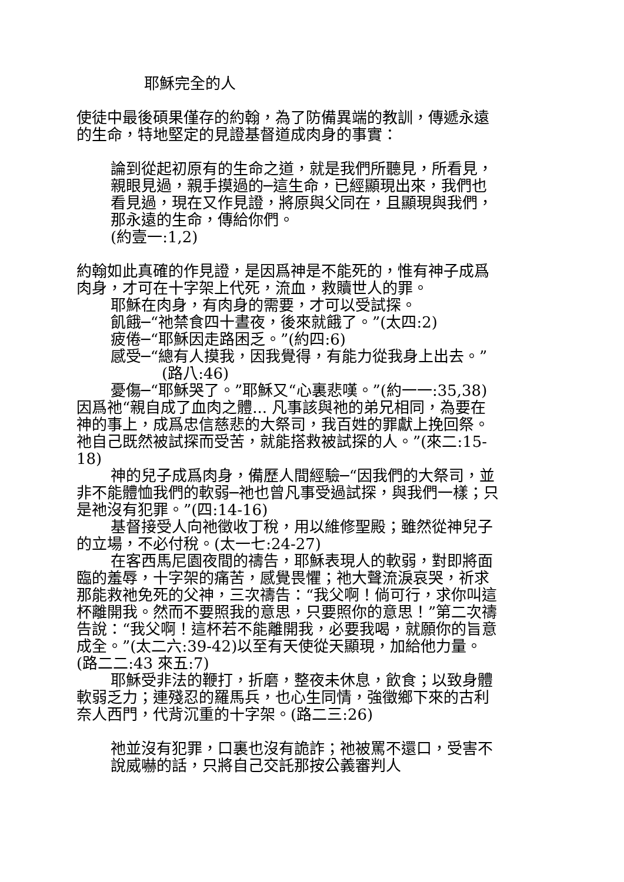耶穌完全的人
使徒中最後碩果僅存的約翰，為了防備異端的教訓，傳遞永遠的生命，特地堅定的見證基督道成肉身的事實：
論到從起初原有的生命之道，就是我們所聽見，所看見，親眼見過，親手摸過的─這生命，已經顯現出來，我們也看見過，現在又作見證，將原與父同在，且顯現與我們，那永遠的生命，傳給你們。
(約壹一:1,2)
約翰如此真確的作見證，是因爲神是不能死的，惟有神子成爲肉身，才可在十字架上代死，流血，救贖世人的罪。
耶穌在肉身，有肉身的需要，才可以受試探。
飢餓─“祂禁食四十晝夜，後來就餓了。”(太四:2)
疲倦─“耶穌因走路困乏。”(約四:6)
感受─“總有人摸我，因我覺得，有能力從我身上出去。”(路八:46)
憂傷─“耶穌哭了。”耶穌又“心裏悲嘆。”(約一一:35,38)
因爲祂“親自成了血肉之體... 凡事該與祂的弟兄相同，為要在神的事上，成爲忠信慈悲的大祭司，我百姓的罪獻上挽回祭。祂自己既然被試探而受苦，就能搭救被試探的人。”(來二:15-18)
神的兒子成爲肉身，備歷人間經驗─“因我們的大祭司，並非不能體恤我們的軟弱─祂也曾凡事受過試探，與我們一樣；只是祂沒有犯罪。”(四:14-16)
基督接受人向祂徵收丁稅，用以維修聖殿；雖然從神兒子的立場，不必付稅。(太一七:24-27)
在客西馬尼園夜間的禱告，耶穌表現人的軟弱，對即將面臨的羞辱，十字架的痛苦，感覺畏懼；祂大聲流淚哀哭，祈求那能救祂免死的父神，三次禱告：“我父啊！倘可行，求你叫這杯離開我。然而不要照我的意思，只要照你的意思！”第二次禱告說：“我父啊！這杯若不能離開我，必要我喝，就願你的旨意成全。”(太二六:39-42)以至有天使從天顯現，加給他力量。(路二二:43 來五:7)
耶穌受非法的鞭打，折磨，整夜未休息，飲食；以致身體軟弱乏力；連殘忍的羅馬兵，也心生同情，強徵鄉下來的古利奈人西門，代背沉重的十字架。(路二三:26)
祂並沒有犯罪，口裏也沒有詭詐；祂被罵不還口，受害不說威嚇的話，只將自己交託那按公義審判人